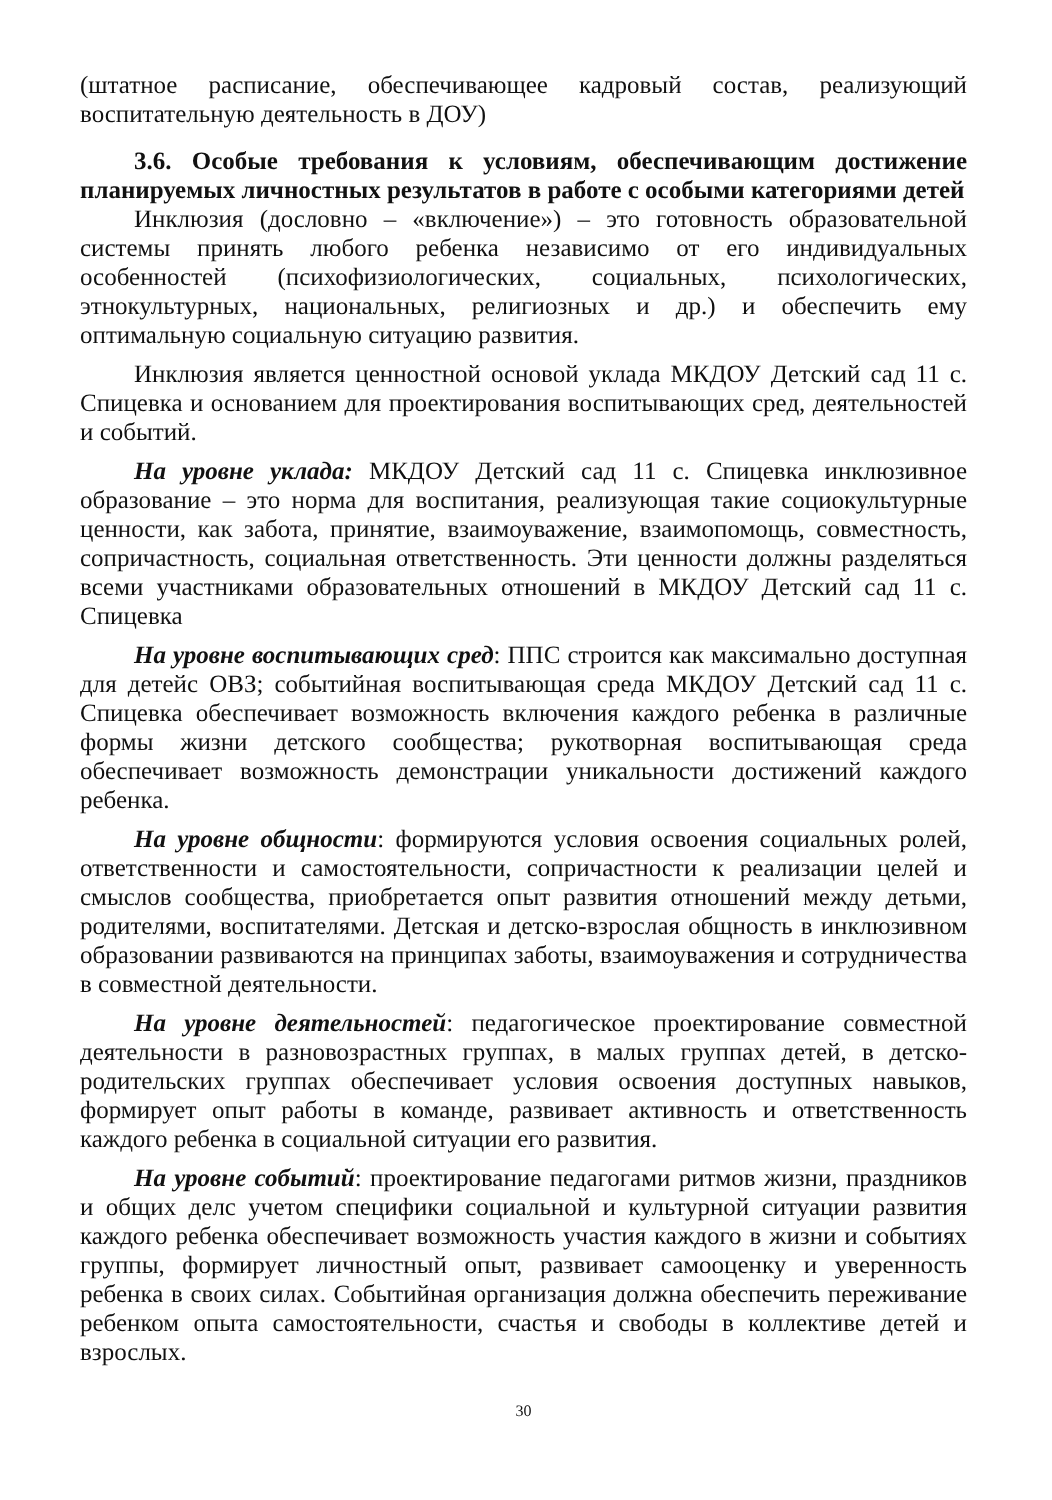(штатное расписание, обеспечивающее кадровый состав, реализующий воспитательную деятельность в ДОУ)
3.6. Особые требования к условиям, обеспечивающим достижение планируемых личностных результатов в работе с особыми категориями детей
Инклюзия (дословно – «включение») – это готовность образовательной системы принять любого ребенка независимо от его индивидуальных особенностей (психофизиологических, социальных, психологических, этнокультурных, национальных, религиозных и др.) и обеспечить ему оптимальную социальную ситуацию развития.
Инклюзия является ценностной основой уклада МКДОУ Детский сад 11 с. Спицевка и основанием для проектирования воспитывающих сред, деятельностей и событий.
На уровне уклада: МКДОУ Детский сад 11 с. Спицевка инклюзивное образование – это норма для воспитания, реализующая такие социокультурные ценности, как забота, принятие, взаимоуважение, взаимопомощь, совместность, сопричастность, социальная ответственность. Эти ценности должны разделяться всеми участниками образовательных отношений в МКДОУ Детский сад 11 с. Спицевка
На уровне воспитывающих сред: ППС строится как максимально доступная для детейс ОВЗ; событийная воспитывающая среда МКДОУ Детский сад 11 с. Спицевка обеспечивает возможность включения каждого ребенка в различные формы жизни детского сообщества; рукотворная воспитывающая среда обеспечивает возможность демонстрации уникальности достижений каждого ребенка.
На уровне общности: формируются условия освоения социальных ролей, ответственности и самостоятельности, сопричастности к реализации целей и смыслов сообщества, приобретается опыт развития отношений между детьми, родителями, воспитателями. Детская и детско-взрослая общность в инклюзивном образовании развиваются на принципах заботы, взаимоуважения и сотрудничества в совместной деятельности.
На уровне деятельностей: педагогическое проектирование совместной деятельности в разновозрастных группах, в малых группах детей, в детско-родительских группах обеспечивает условия освоения доступных навыков, формирует опыт работы в команде, развивает активность и ответственность каждого ребенка в социальной ситуации его развития.
На уровне событий: проектирование педагогами ритмов жизни, праздников и общих делс учетом специфики социальной и культурной ситуации развития каждого ребенка обеспечивает возможность участия каждого в жизни и событиях группы, формирует личностный опыт, развивает самооценку и уверенность ребенка в своих силах. Событийная организация должна обеспечить переживание ребенком опыта самостоятельности, счастья и свободы в коллективе детей и взрослых.
30